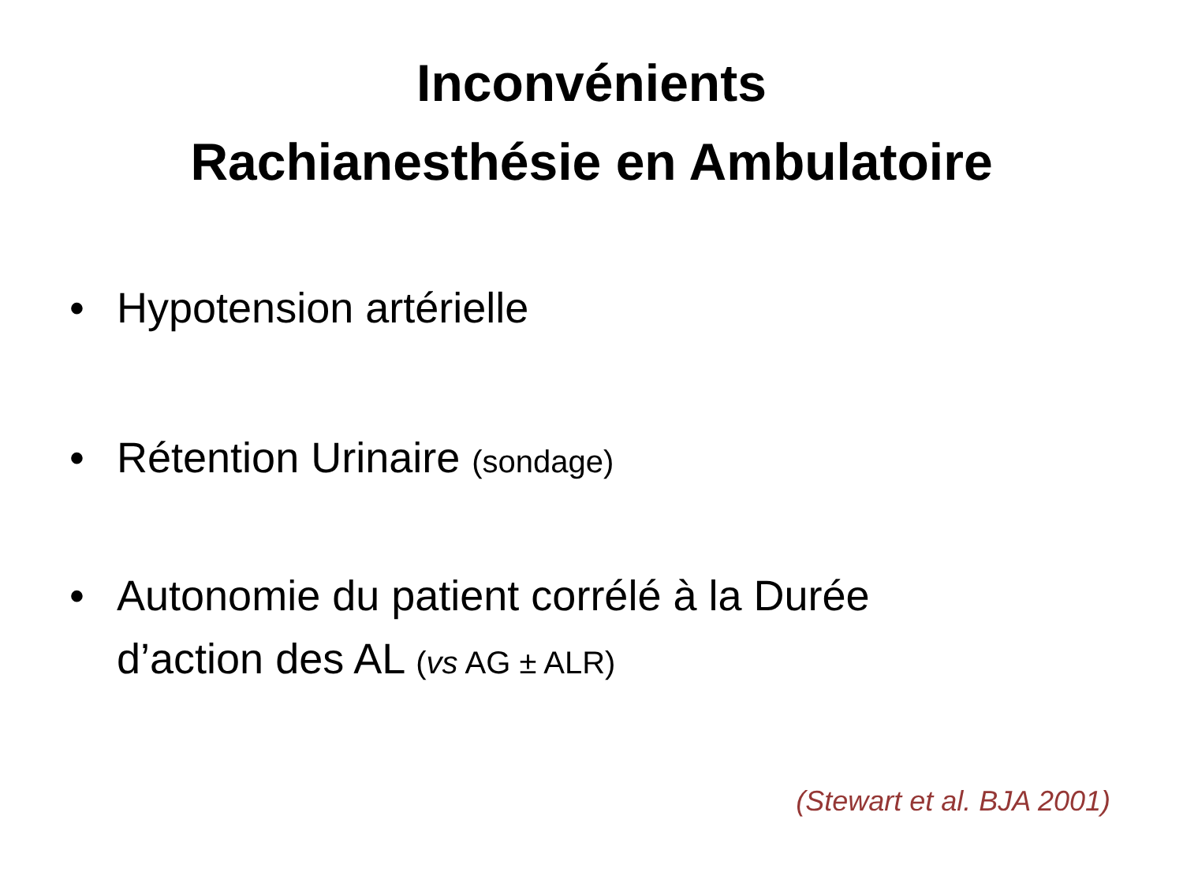Inconvénients
Rachianesthésie en Ambulatoire
• Hypotension artérielle
• Rétention Urinaire (sondage)
• Autonomie du patient corrélé à la Durée d’action des AL (vs AG ± ALR)
(Stewart et al. BJA 2001)